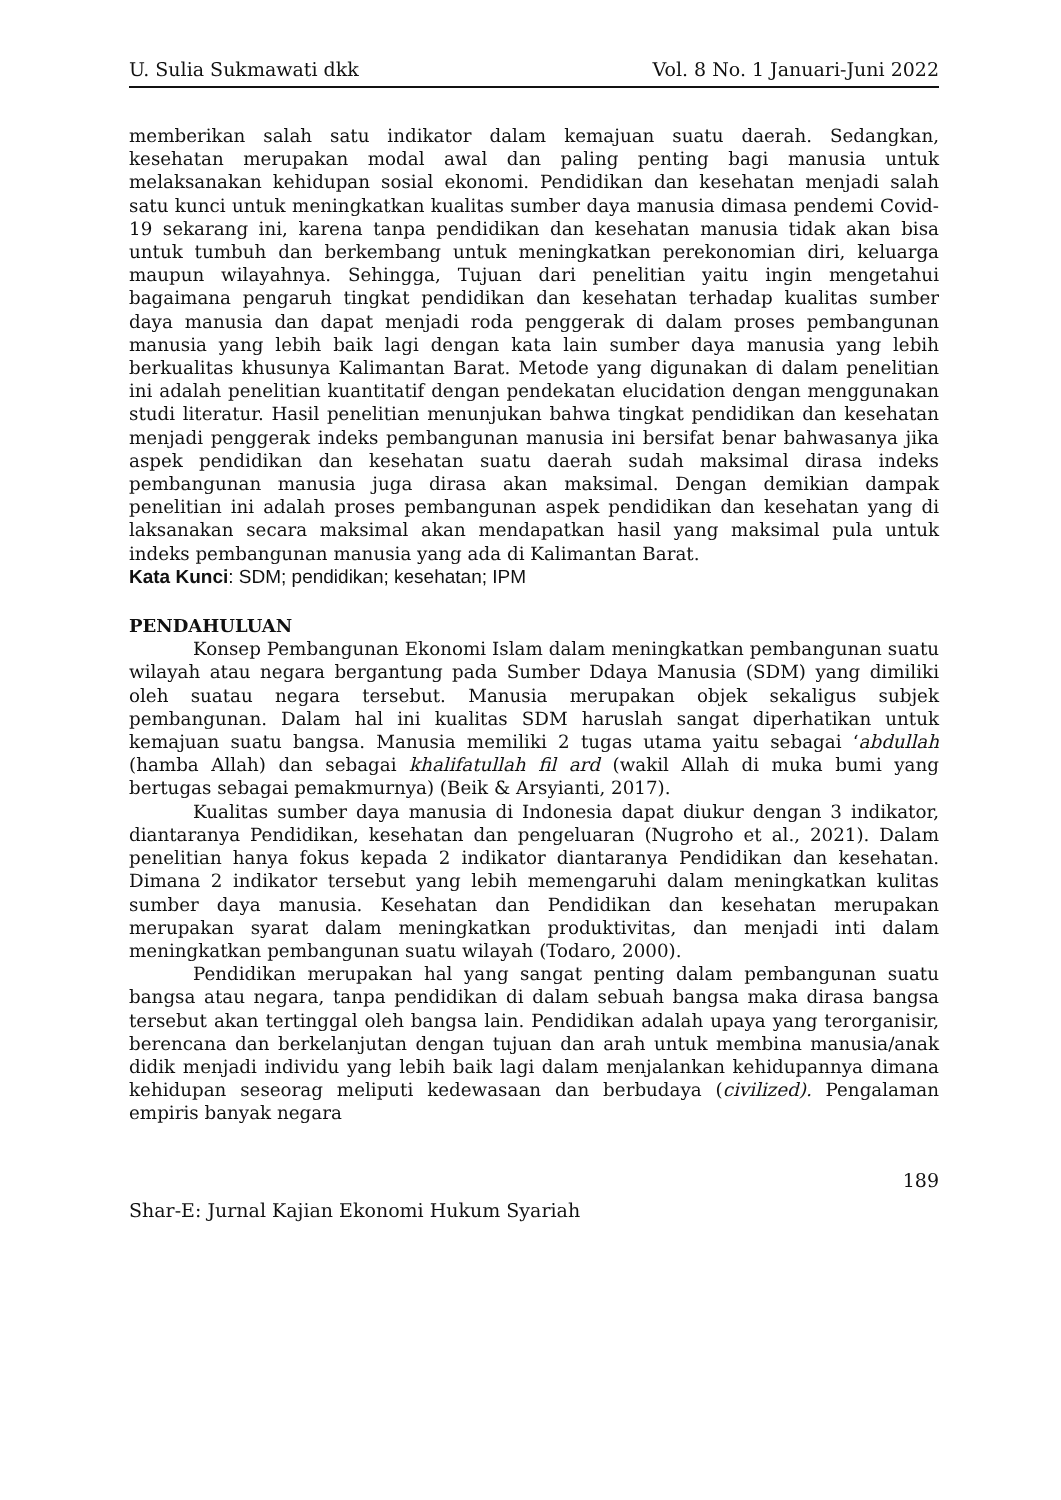U. Sulia Sukmawati dkk Vol. 8 No. 1 Januari-Juni 2022
memberikan salah satu indikator dalam kemajuan suatu daerah. Sedangkan, kesehatan merupakan modal awal dan paling penting bagi manusia untuk melaksanakan kehidupan sosial ekonomi. Pendidikan dan kesehatan menjadi salah satu kunci untuk meningkatkan kualitas sumber daya manusia dimasa pendemi Covid-19 sekarang ini, karena tanpa pendidikan dan kesehatan manusia tidak akan bisa untuk tumbuh dan berkembang untuk meningkatkan perekonomian diri, keluarga maupun wilayahnya. Sehingga, Tujuan dari penelitian yaitu ingin mengetahui bagaimana pengaruh tingkat pendidikan dan kesehatan terhadap kualitas sumber daya manusia dan dapat menjadi roda penggerak di dalam proses pembangunan manusia yang lebih baik lagi dengan kata lain sumber daya manusia yang lebih berkualitas khusunya Kalimantan Barat. Metode yang digunakan di dalam penelitian ini adalah penelitian kuantitatif dengan pendekatan elucidation dengan menggunakan studi literatur. Hasil penelitian menunjukan bahwa tingkat pendidikan dan kesehatan menjadi penggerak indeks pembangunan manusia ini bersifat benar bahwasanya jika aspek pendidikan dan kesehatan suatu daerah sudah maksimal dirasa indeks pembangunan manusia juga dirasa akan maksimal. Dengan demikian dampak penelitian ini adalah proses pembangunan aspek pendidikan dan kesehatan yang di laksanakan secara maksimal akan mendapatkan hasil yang maksimal pula untuk indeks pembangunan manusia yang ada di Kalimantan Barat.
Kata Kunci: SDM; pendidikan; kesehatan; IPM
PENDAHULUAN
Konsep Pembangunan Ekonomi Islam dalam meningkatkan pembangunan suatu wilayah atau negara bergantung pada Sumber Ddaya Manusia (SDM) yang dimiliki oleh suatau negara tersebut. Manusia merupakan objek sekaligus subjek pembangunan. Dalam hal ini kualitas SDM haruslah sangat diperhatikan untuk kemajuan suatu bangsa. Manusia memiliki 2 tugas utama yaitu sebagai ‘abdullah (hamba Allah) dan sebagai khalifatullah fil ard (wakil Allah di muka bumi yang bertugas sebagai pemakmurnya) (Beik & Arsyianti, 2017).
Kualitas sumber daya manusia di Indonesia dapat diukur dengan 3 indikator, diantaranya Pendidikan, kesehatan dan pengeluaran (Nugroho et al., 2021). Dalam penelitian hanya fokus kepada 2 indikator diantaranya Pendidikan dan kesehatan. Dimana 2 indikator tersebut yang lebih memengaruhi dalam meningkatkan kulitas sumber daya manusia. Kesehatan dan Pendidikan dan kesehatan merupakan merupakan syarat dalam meningkatkan produktivitas, dan menjadi inti dalam meningkatkan pembangunan suatu wilayah (Todaro, 2000).
Pendidikan merupakan hal yang sangat penting dalam pembangunan suatu bangsa atau negara, tanpa pendidikan di dalam sebuah bangsa maka dirasa bangsa tersebut akan tertinggal oleh bangsa lain. Pendidikan adalah upaya yang terorganisir, berencana dan berkelanjutan dengan tujuan dan arah untuk membina manusia/anak didik menjadi individu yang lebih baik lagi dalam menjalankan kehidupannya dimana kehidupan seseorag meliputi kedewasaan dan berbudaya (civilized). Pengalaman empiris banyak negara
189
Shar-E: Jurnal Kajian Ekonomi Hukum Syariah